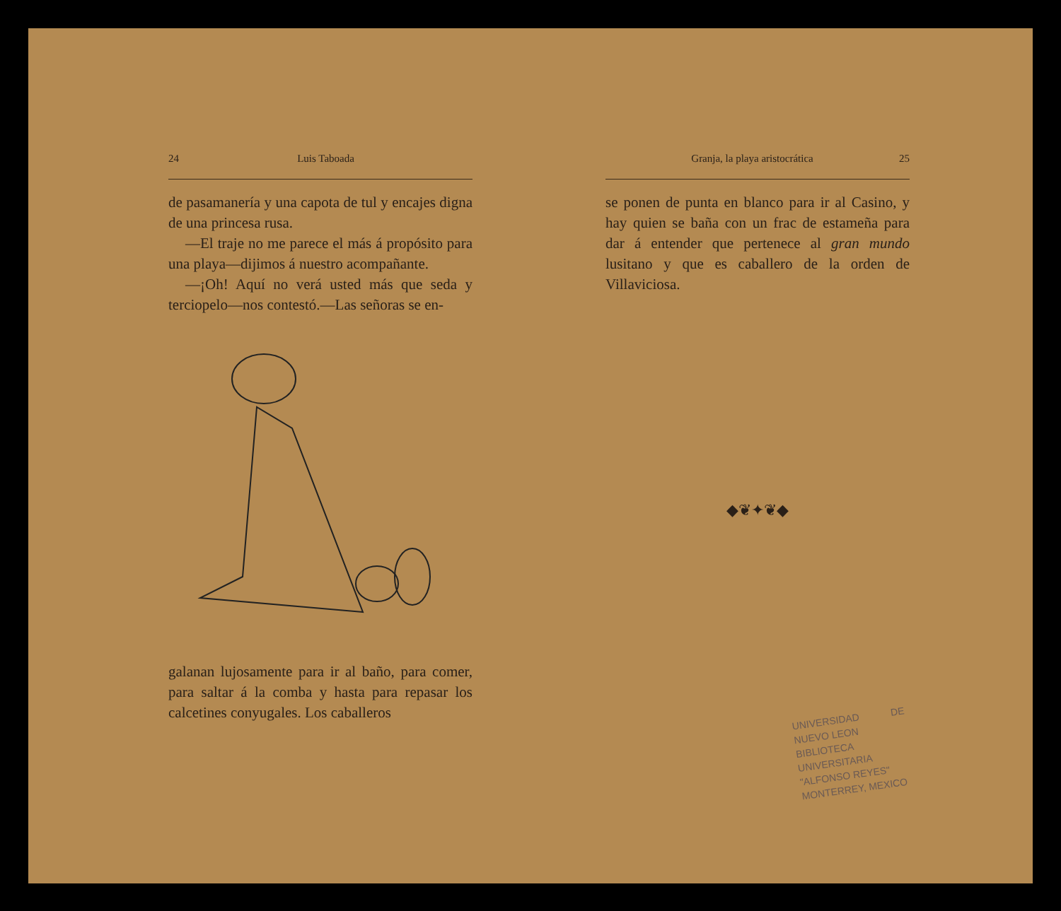24 Luis Taboada
de pasamanería y una capota de tul y encajes digna de una princesa rusa.
—El traje no me parece el más á propósito para una playa—dijimos á nuestro acompañante.
—¡Oh! Aquí no verá usted más que seda y terciopelo—nos contestó.—Las señoras se en-
galanan lujosamente para ir al baño, para comer, para saltar á la comba y hasta para repasar los calcetines conyugales. Los caballeros
Granja, la playa aristocrática 25
se ponen de punta en blanco para ir al Casino, y hay quien se baña con un frac de estameña para dar á entender que pertenece al gran mundo lusitano y que es caballero de la orden de Villaviciosa.
◆❦✦❦◆
UNIVERSIDAD DE NUEVO LEON
BIBLIOTECA UNIVERSITARIA
"ALFONSO REYES"
MONTERREY, MEXICO